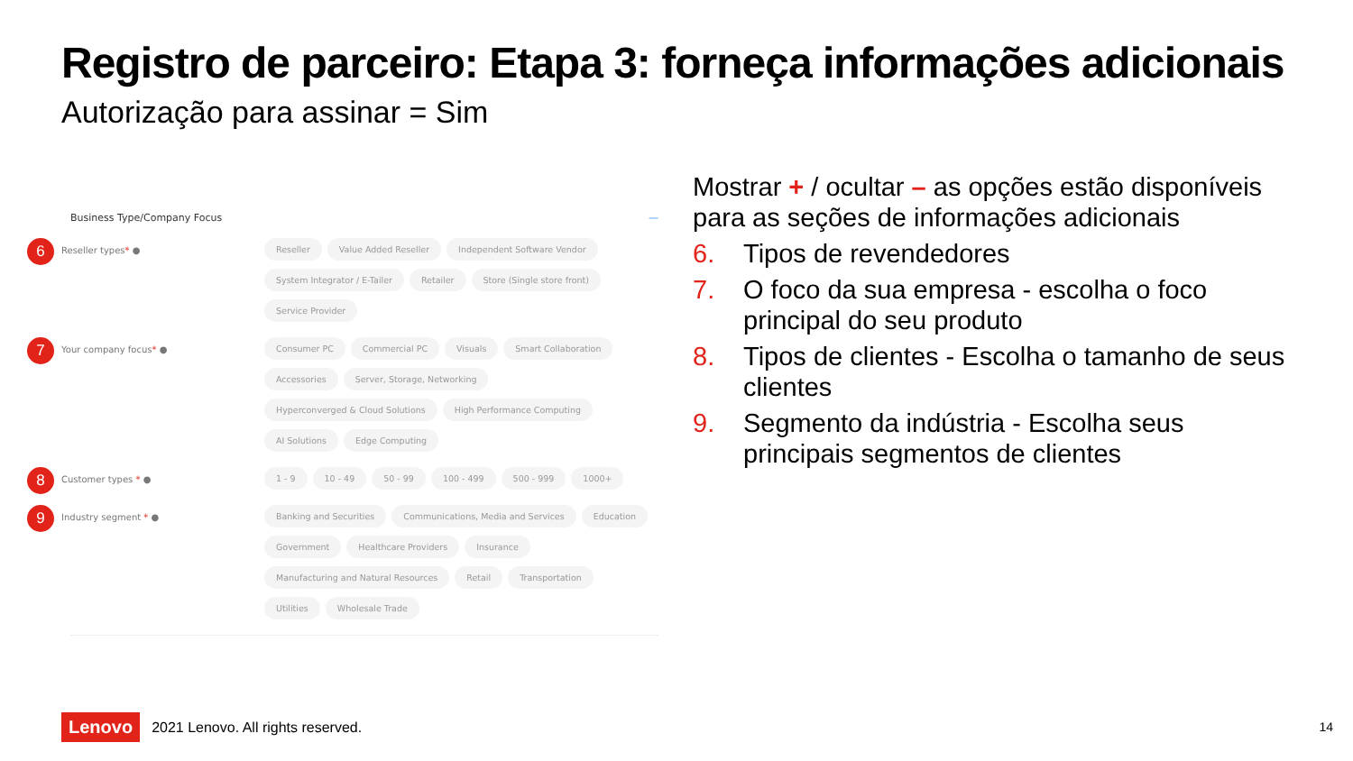Registro de parceiro: Etapa 3: forneça informações adicionais
Autorização para assinar = Sim
Business Type/Company Focus —
6
Reseller types* ● Reseller Value Added Reseller Independent Software Vendor System Integrator / E-Tailer Retailer Store (Single store front) Service Provider
7
Your company focus* ● Consumer PC Commercial PC Visuals Smart Collaboration Accessories Server, Storage, Networking Hyperconverged & Cloud Solutions High Performance Computing AI Solutions Edge Computing
8
Customer types * ● 1 - 9 10 - 49 50 - 99 100 - 499 500 - 999 1000+
9
Industry segment * ● Banking and Securities Communications, Media and Services Education Government Healthcare Providers Insurance Manufacturing and Natural Resources Retail Transportation Utilities Wholesale Trade
Mostrar + / ocultar – as opções estão disponíveis para as seções de informações adicionais
6. Tipos de revendedores
7. O foco da sua empresa - escolha o foco principal do seu produto
8. Tipos de clientes - Escolha o tamanho de seus clientes
9. Segmento da indústria - Escolha seus principais segmentos de clientes
Lenovo 2021 Lenovo. All rights reserved.
14